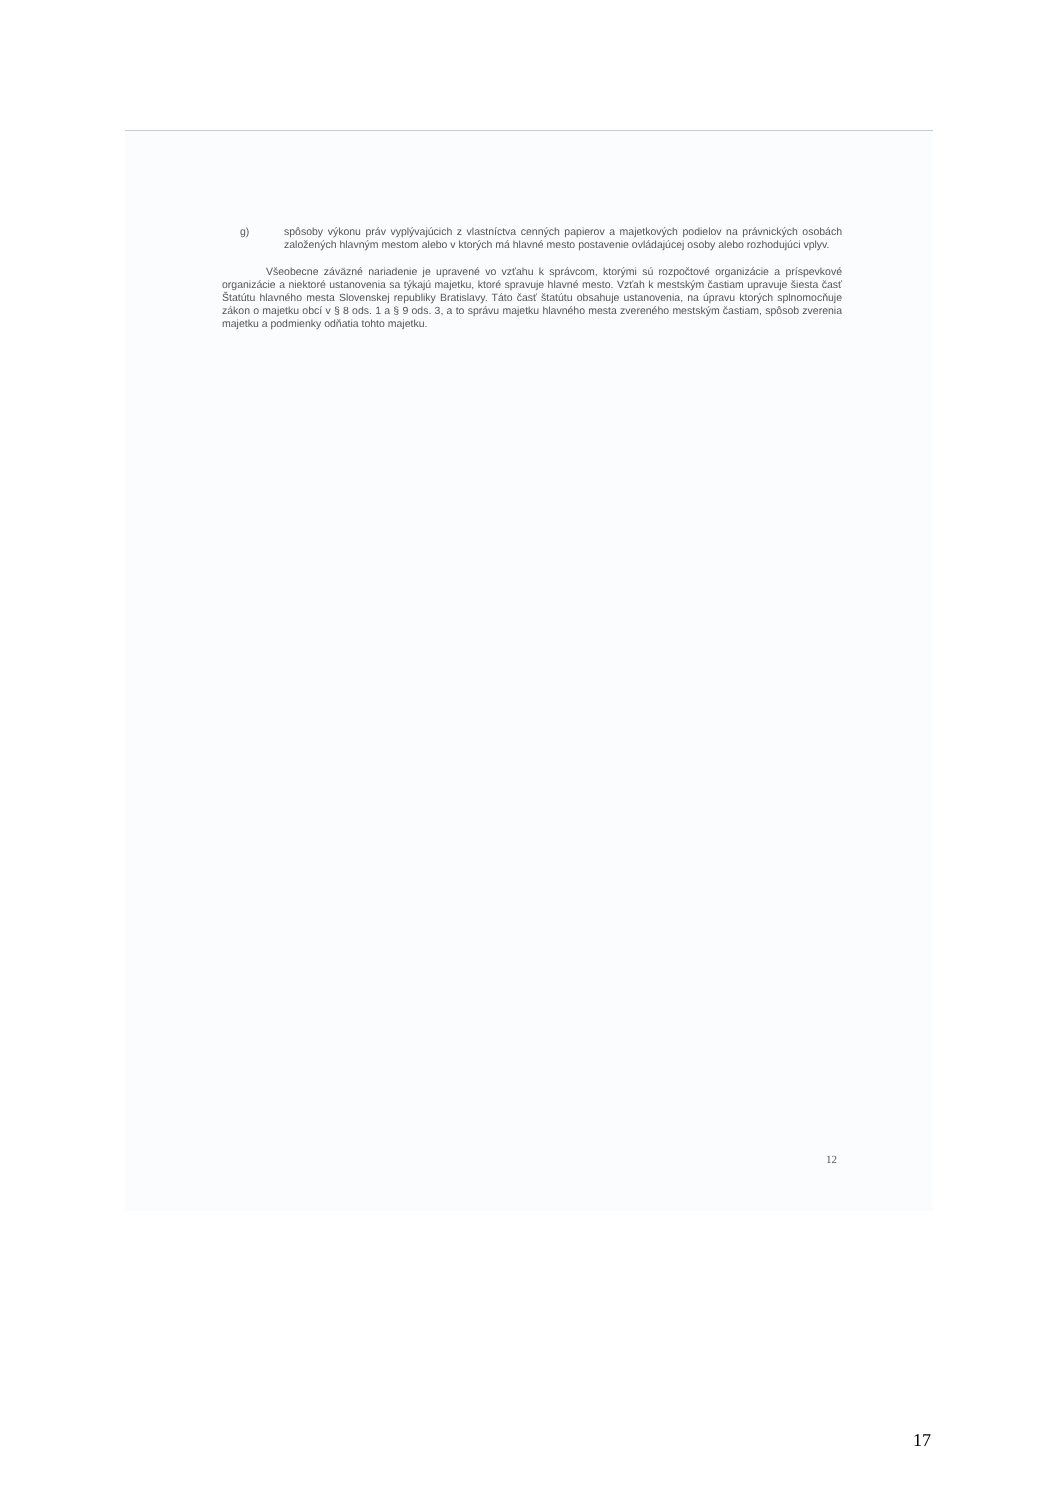g) spôsoby výkonu práv vyplývajúcich z vlastníctva cenných papierov a majetkových podielov na právnických osobách založených hlavným mestom alebo v ktorých má hlavné mesto postavenie ovládajúcej osoby alebo rozhodujúci vplyv.
Všeobecne záväzné nariadenie je upravené vo vzťahu k správcom, ktorými sú rozpočtové organizácie a príspevkové organizácie a niektoré ustanovenia sa týkajú majetku, ktoré spravuje hlavné mesto. Vzťah k mestským častiam upravuje šiesta časť Štatútu hlavného mesta Slovenskej republiky Bratislavy. Táto časť štatútu obsahuje ustanovenia, na úpravu ktorých splnomocňuje zákon o majetku obcí v § 8 ods. 1 a § 9 ods. 3, a to správu majetku hlavného mesta zvereného mestským častiam, spôsob zverenia majetku a podmienky odňatia tohto majetku.
12
17